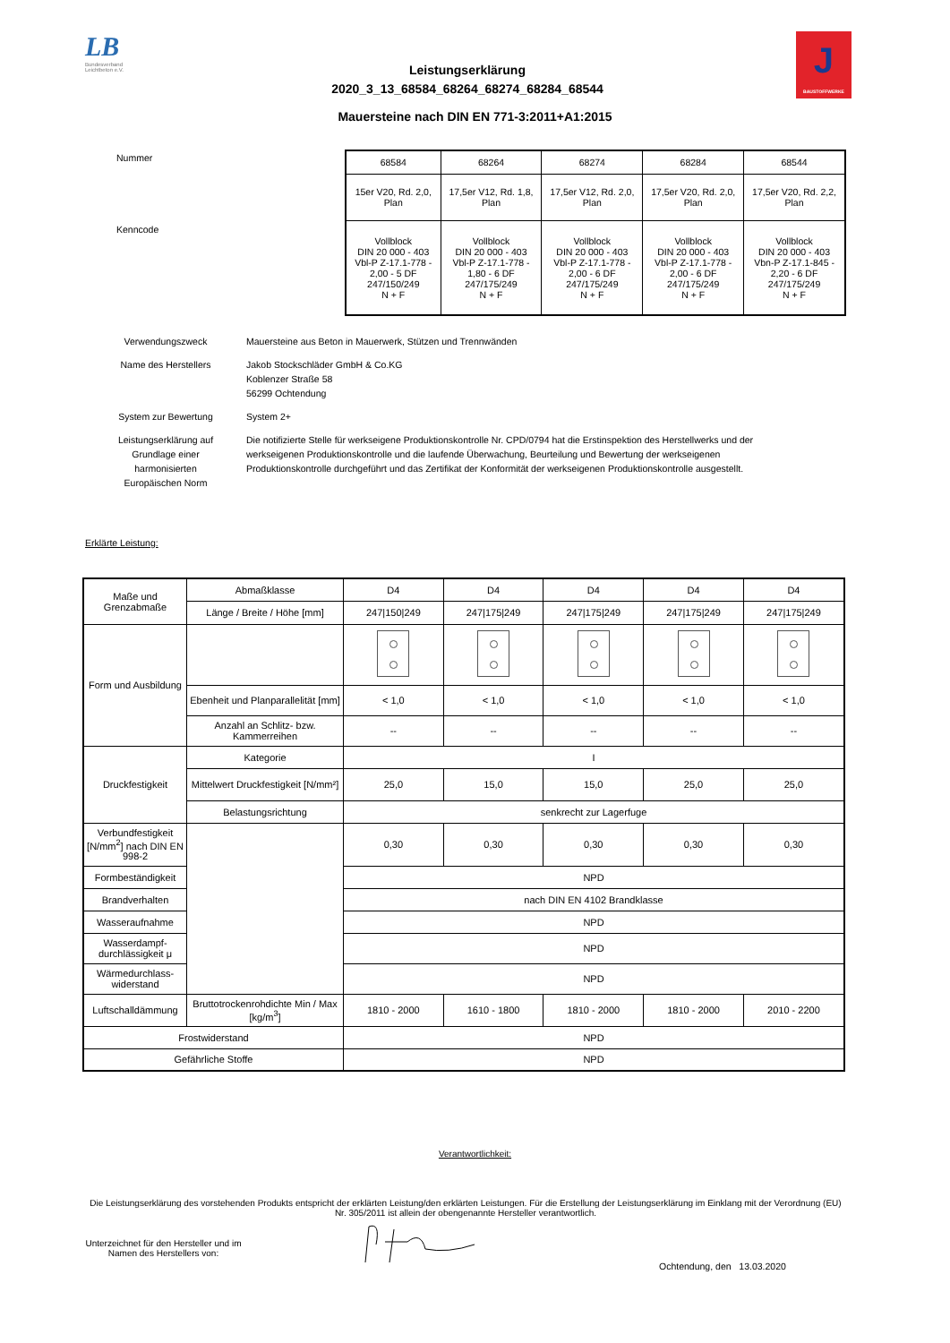LB
Bundesverband Leichtbeton e.V.
Leistungserklärung
2020_3_13_68584_68264_68274_68284_68544
J
BAUSTOFFWERKE
Mauersteine nach DIN EN 771-3:2011+A1:2015
Nummer
Kenncode
| 68584 | 68264 | 68274 | 68284 | 68544 |
| 15er V20, Rd. 2,0, Plan | 17,5er V12, Rd. 1,8, Plan | 17,5er V12, Rd. 2,0, Plan | 17,5er V20, Rd. 2,0, Plan | 17,5er V20, Rd. 2,2, Plan |
| Vollblock DIN 20 000 - 403 Vbl-P Z-17.1-778 - 2,00 - 5 DF 247/150/249 N + F | Vollblock DIN 20 000 - 403 Vbl-P Z-17.1-778 - 1,80 - 6 DF 247/175/249 N + F | Vollblock DIN 20 000 - 403 Vbl-P Z-17.1-778 - 2,00 - 6 DF 247/175/249 N + F | Vollblock DIN 20 000 - 403 Vbl-P Z-17.1-778 - 2,00 - 6 DF 247/175/249 N + F | Vollblock DIN 20 000 - 403 Vbn-P Z-17.1-845 - 2,20 - 6 DF 247/175/249 N + F |
Verwendungszweck Mauersteine aus Beton in Mauerwerk, Stützen und Trennwänden
Name des Herstellers Jakob Stockschläder GmbH & Co.KG
Koblenzer Straße 58
56299 Ochtendung
System zur Bewertung System 2+
Leistungserklärung auf Grundlage einer harmonisierten Europäischen Norm
Die notifizierte Stelle für werkseigene Produktionskontrolle Nr. CPD/0794 hat die Erstinspektion des Herstellwerks und der werkseigenen Produktionskontrolle und die laufende Überwachung, Beurteilung und Bewertung der werkseigenen Produktionskontrolle durchgeführt und das Zertifikat der Konformität der werkseigenen Produktionskontrolle ausgestellt.
Erklärte Leistung:
| Maße und Grenzabmaße | Abmaßklasse | D4 | D4 | D4 | D4 | D4 |
| | Länge / Breite / Höhe [mm] | 247/150/249 | 247/175/249 | 247/175/249 | 247/175/249 | 247/175/249 |
| Form und Ausbildung | | | | | | |
| | Ebenheit und Planparallelität [mm] | < 1,0 | < 1,0 | < 1,0 | < 1,0 | < 1,0 |
| | Anzahl an Schlitz- bzw. Kammerreihen | -- | -- | -- | -- | -- |
| Druckfestigkeit | Kategorie | I | | | | |
| | Mittelwert Druckfestigkeit [N/mm²] | 25,0 | 15,0 | 15,0 | 25,0 | 25,0 |
| | Belastungsrichtung | senkrecht zur Lagerfuge | | | | |
| Verbundfestigkeit [N/mm<sup>2</sup>] nach DIN EN 998-2 | | 0,30 | 0,30 | 0,30 | 0,30 | 0,30 |
| Formbeständigkeit | | NPD | | | | |
| Brandverhalten | | nach DIN EN 4102 Brandklasse | | | | |
| Wasseraufnahme | | NPD | | | | |
| Wasserdampf-durchlässigkeit μ | | NPD | | | | |
| Wärmedurchlass-widerstand | | NPD | | | | |
| Luftschalldämmung | Bruttotrockenrohdichte Min / Max [kg/m<sup>3</sup>] | 1810 - 2000 | 1610 - 1800 | 1810 - 2000 | 1810 - 2000 | 2010 - 2200 |
| Frostwiderstand | | NPD | | | | |
| Gefährliche Stoffe | | NPD | | | | |
Verantwortlichkeit:
Die Leistungserklärung des vorstehenden Produkts entspricht der erklärten Leistung/den erklärten Leistungen. Für die Erstellung der Leistungserklärung im Einklang mit der Verordnung (EU) Nr. 305/2011 ist allein der obengenannte Hersteller verantwortlich.
Unterzeichnet für den Hersteller und im Namen des Herstellers von:
Ochtendung, den 13.03.2020